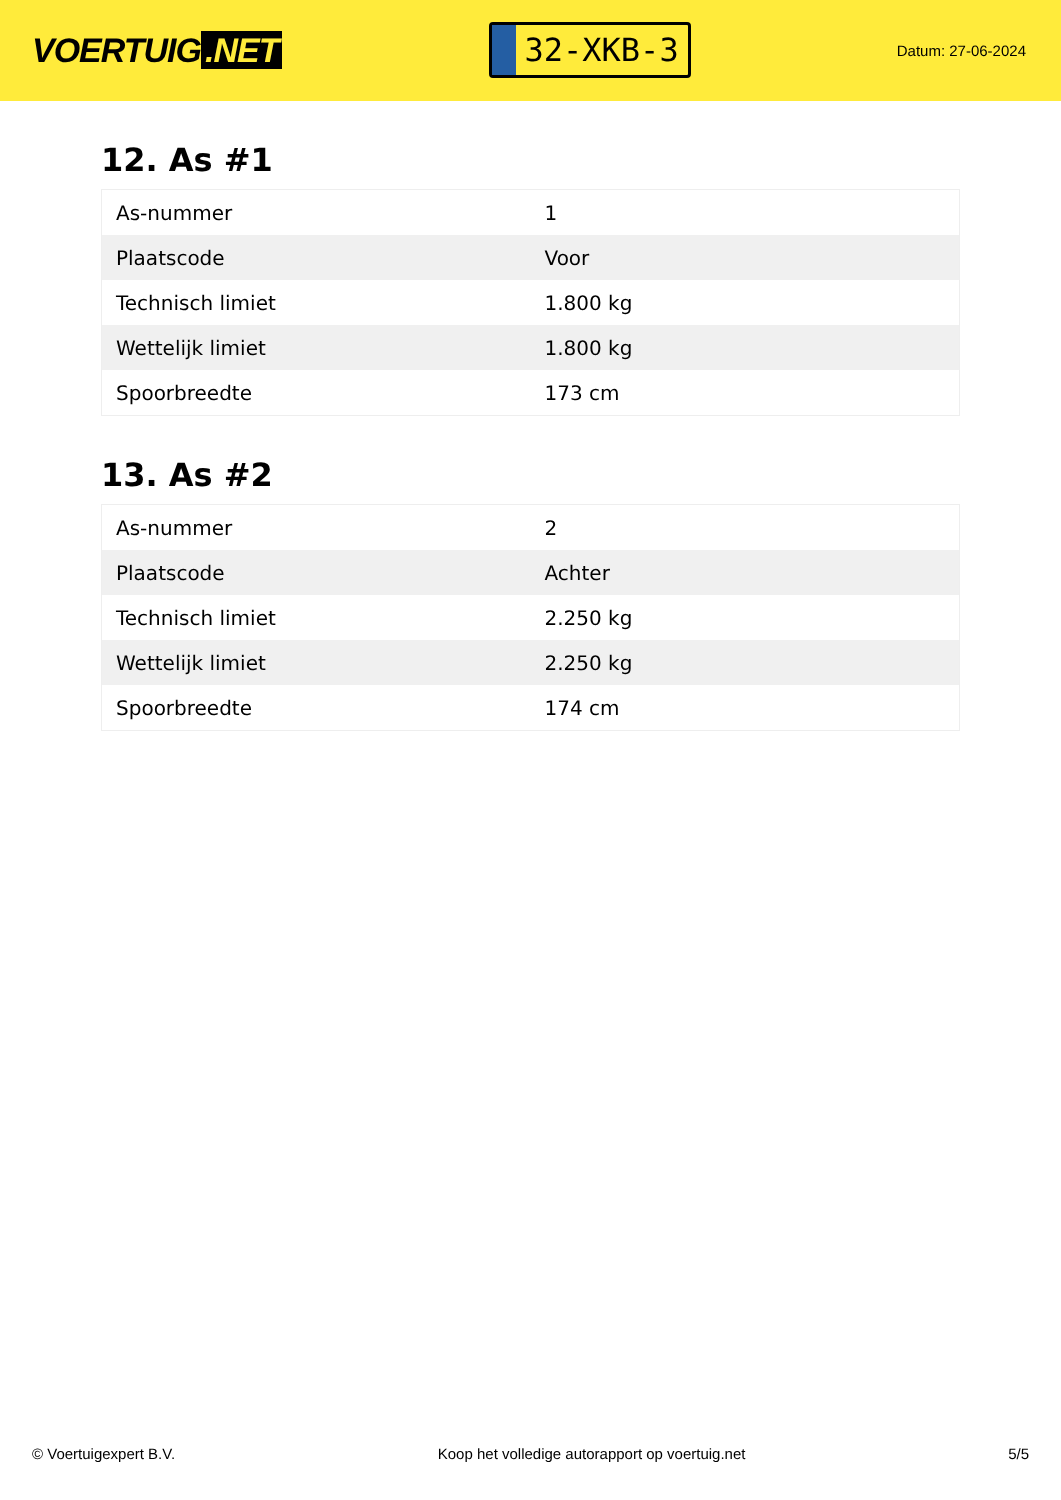VOERTUIG.NET
32-XKB-3
Datum: 27-06-2024
12. As #1
| As-nummer | 1 |
| Plaatscode | Voor |
| Technisch limiet | 1.800 kg |
| Wettelijk limiet | 1.800 kg |
| Spoorbreedte | 173 cm |
13. As #2
| As-nummer | 2 |
| Plaatscode | Achter |
| Technisch limiet | 2.250 kg |
| Wettelijk limiet | 2.250 kg |
| Spoorbreedte | 174 cm |
© Voertuigexpert B.V. Koop het volledige autorapport op voertuig.net 5/5